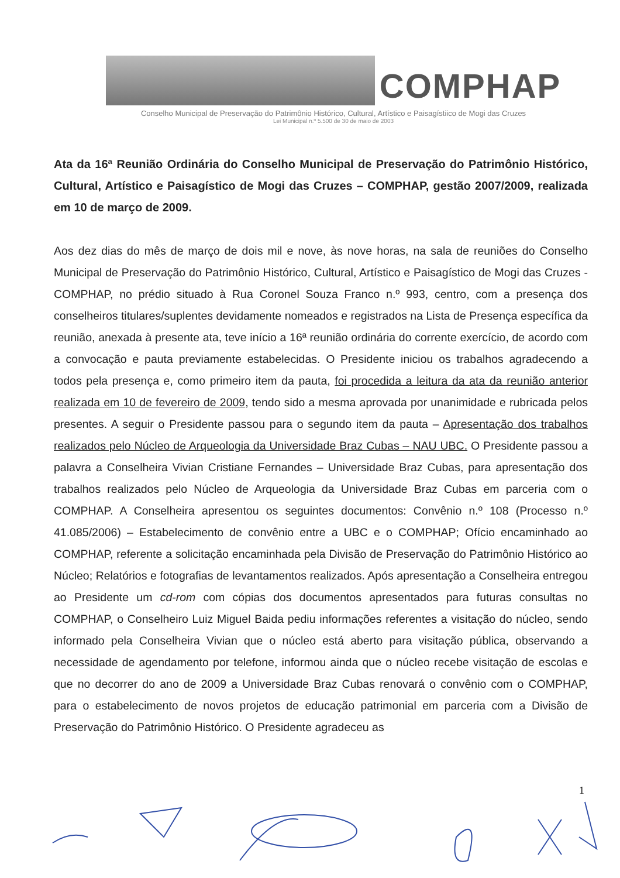COMPHAP
Conselho Municipal de Preservação do Patrimônio Histórico, Cultural, Artístico e Paisagístiico de Mogi das Cruzes
Lei Municipal n.º 5.500 de 30 de maio de 2003
Ata da 16ª Reunião Ordinária do Conselho Municipal de Preservação do Patrimônio Histórico, Cultural, Artístico e Paisagístico de Mogi das Cruzes – COMPHAP, gestão 2007/2009, realizada em 10 de março de 2009.
Aos dez dias do mês de março de dois mil e nove, às nove horas, na sala de reuniões do Conselho Municipal de Preservação do Patrimônio Histórico, Cultural, Artístico e Paisagístico de Mogi das Cruzes - COMPHAP, no prédio situado à Rua Coronel Souza Franco n.º 993, centro, com a presença dos conselheiros titulares/suplentes devidamente nomeados e registrados na Lista de Presença específica da reunião, anexada à presente ata, teve início a 16ª reunião ordinária do corrente exercício, de acordo com a convocação e pauta previamente estabelecidas. O Presidente iniciou os trabalhos agradecendo a todos pela presença e, como primeiro item da pauta, foi procedida a leitura da ata da reunião anterior realizada em 10 de fevereiro de 2009, tendo sido a mesma aprovada por unanimidade e rubricada pelos presentes. A seguir o Presidente passou para o segundo item da pauta – Apresentação dos trabalhos realizados pelo Núcleo de Arqueologia da Universidade Braz Cubas – NAU UBC. O Presidente passou a palavra a Conselheira Vivian Cristiane Fernandes – Universidade Braz Cubas, para apresentação dos trabalhos realizados pelo Núcleo de Arqueologia da Universidade Braz Cubas em parceria com o COMPHAP. A Conselheira apresentou os seguintes documentos: Convênio n.º 108 (Processo n.º 41.085/2006) – Estabelecimento de convênio entre a UBC e o COMPHAP; Ofício encaminhado ao COMPHAP, referente a solicitação encaminhada pela Divisão de Preservação do Patrimônio Histórico ao Núcleo; Relatórios e fotografias de levantamentos realizados. Após apresentação a Conselheira entregou ao Presidente um cd-rom com cópias dos documentos apresentados para futuras consultas no COMPHAP, o Conselheiro Luiz Miguel Baida pediu informações referentes a visitação do núcleo, sendo informado pela Conselheira Vivian que o núcleo está aberto para visitação pública, observando a necessidade de agendamento por telefone, informou ainda que o núcleo recebe visitação de escolas e que no decorrer do ano de 2009 a Universidade Braz Cubas renovará o convênio com o COMPHAP, para o estabelecimento de novos projetos de educação patrimonial em parceria com a Divisão de Preservação do Patrimônio Histórico. O Presidente agradeceu as
1